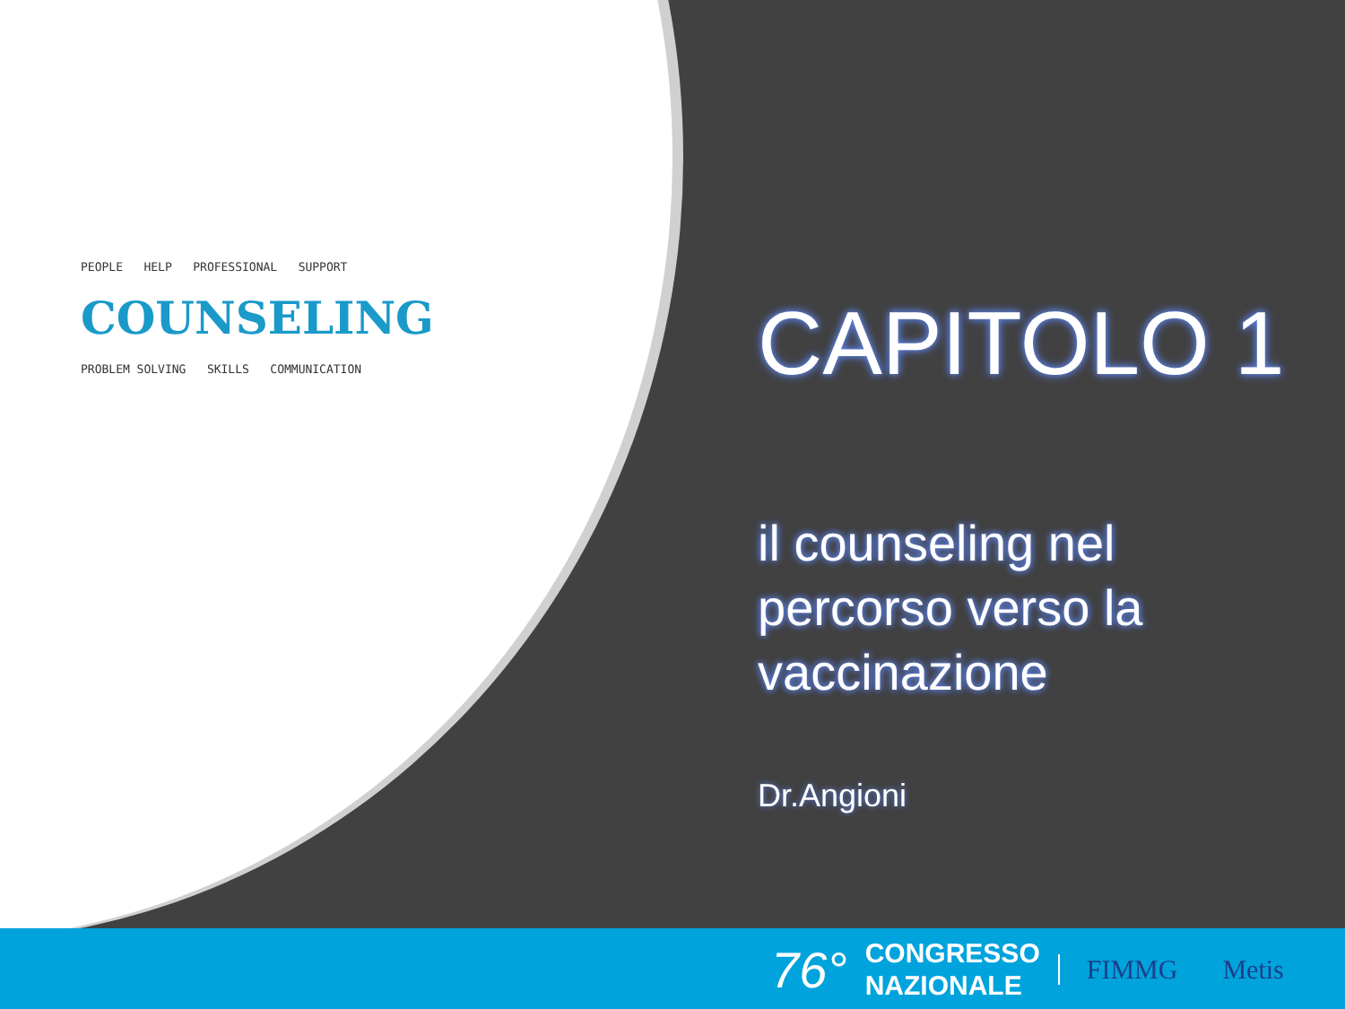PEOPLE HELP PROFESSIONAL SUPPORT
COUNSELING
PROBLEM SOLVING SKILLS COMMUNICATION
CAPITOLO 1
il counseling nel percorso verso la vaccinazione
Dr.Angioni
76° CONGRESSO
NAZIONALE FIMMG Metis